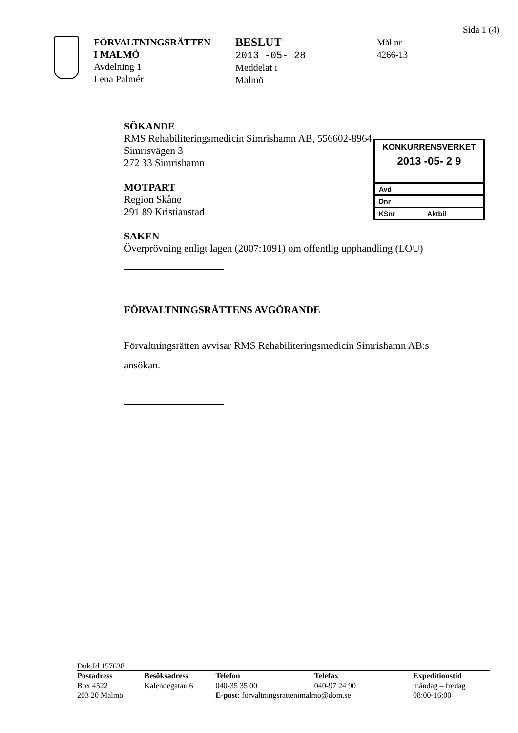Sida 1 (4)
FÖRVALTNINGSRÄTTEN
I MALMÖ
Avdelning 1
Lena Palmér
BESLUT
2013 -05- 28
Meddelat i
Malmö
Mål nr
4266-13
SÖKANDE
RMS Rehabiliteringsmedicin Simrishamn AB, 556602-8964
Simrisvägen 3
272 33 Simrishamn
MOTPART
Region Skåne
291 89 Kristianstad
SAKEN
Överprövning enligt lagen (2007:1091) om offentlig upphandling (LOU)
FÖRVALTNINGSRÄTTENS AVGÖRANDE
Förvaltningsrätten avvisar RMS Rehabiliteringsmedicin Simrishamn AB:s ansökan.
KONKURRENSVERKET
2013 -05- 2 9
Avd
Dnr
KSnr Aktbil
Dok.Id 157638
| Postadress | Besöksadress | Telefon | Telefax | Expeditionstid |
| --- | --- | --- | --- | --- |
| Box 4522 | Kalendegatan 6 | 040-35 35 00 | 040-97 24 90 | måndag – fredag |
| 203 20 Malmö | | E-post: forvaltningsrattenimalmo@dom.se | | 08:00-16:00 |